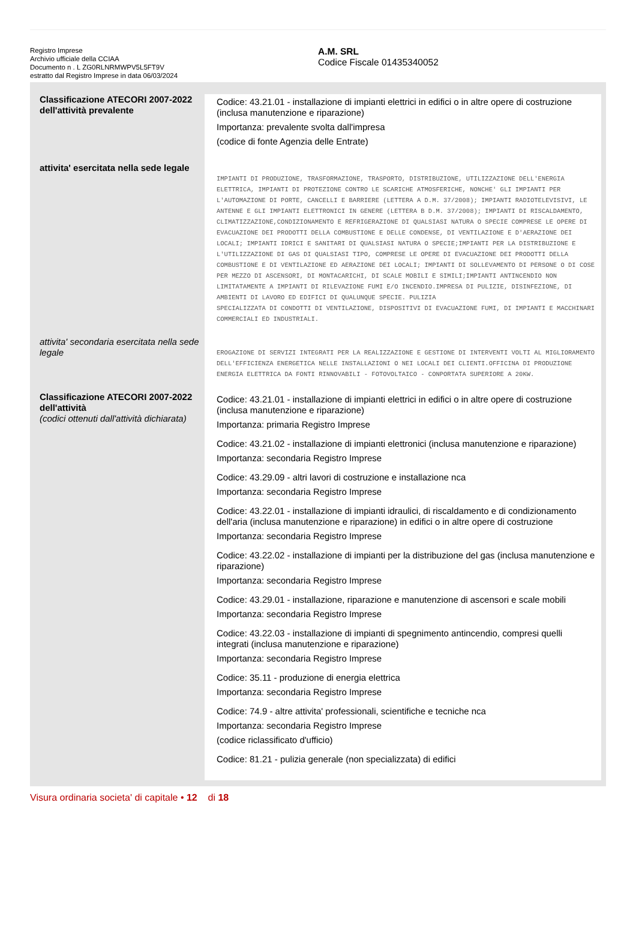Registro Imprese
Archivio ufficiale della CCIAA
Documento n . L ZG0RLNRMWPV5L5FT9V
estratto dal Registro Imprese in data 06/03/2024
A.M. SRL
Codice Fiscale 01435340052
| Classificazione ATECORI 2007-2022 dell'attività prevalente | Codice: 43.21.01 - installazione di impianti elettrici in edifici o in altre opere di costruzione (inclusa manutenzione e riparazione) Importanza: prevalente svolta dall'impresa (codice di fonte Agenzia delle Entrate) |
| attivita' esercitata nella sede legale | IMPIANTI DI PRODUZIONE, TRASFORMAZIONE, TRASPORTO, DISTRIBUZIONE, UTILIZZAZIONE DELL'ENERGIA ELETTRICA, IMPIANTI DI PROTEZIONE CONTRO LE SCARICHE ATMOSFERICHE, NONCHE' GLI IMPIANTI PER L'AUTOMAZIONE DI PORTE, CANCELLI E BARRIERE (LETTERA A D.M. 37/2008); IMPIANTI RADIOTELEVISIVI, LE ANTENNE E GLI IMPIANTI ELETTRONICI IN GENERE (LETTERA B D.M. 37/2008); IMPIANTI DI RISCALDAMENTO, CLIMATIZZAZIONE,CONDIZIONAMENTO E REFRIGERAZIONE DI QUALSIASI NATURA O SPECIE COMPRESE LE OPERE DI EVACUAZIONE DEI PRODOTTI DELLA COMBUSTIONE E DELLE CONDENSE, DI VENTILAZIONE E D'AERAZIONE DEI LOCALI; IMPIANTI IDRICI E SANITARI DI QUALSIASI NATURA O SPECIE;IMPIANTI PER LA DISTRIBUZIONE E L'UTILIZZAZIONE DI GAS DI QUALSIASI TIPO, COMPRESE LE OPERE DI EVACUAZIONE DEI PRODOTTI DELLA COMBUSTIONE E DI VENTILAZIONE ED AERAZIONE DEI LOCALI; IMPIANTI DI SOLLEVAMENTO DI PERSONE O DI COSE PER MEZZO DI ASCENSORI, DI MONTACARICHI, DI SCALE MOBILI E SIMILI;IMPIANTI ANTINCENDIO NON LIMITATAMENTE A IMPIANTI DI RILEVAZIONE FUMI E/O INCENDIO.IMPRESA DI PULIZIE, DISINFEZIONE, DI AMBIENTI DI LAVORO ED EDIFICI DI QUALUNQUE SPECIE. PULIZIA SPECIALIZZATA DI CONDOTTI DI VENTILAZIONE, DISPOSITIVI DI EVACUAZIONE FUMI, DI IMPIANTI E MACCHINARI COMMERCIALI ED INDUSTRIALI. |
| attivita' secondaria esercitata nella sede legale | EROGAZIONE DI SERVIZI INTEGRATI PER LA REALIZZAZIONE E GESTIONE DI INTERVENTI VOLTI AL MIGLIORAMENTO DELL'EFFICIENZA ENERGETICA NELLE INSTALLAZIONI O NEI LOCALI DEI CLIENTI.OFFICINA DI PRODUZIONE ENERGIA ELETTRICA DA FONTI RINNOVABILI - FOTOVOLTAICO - CONPORTATA SUPERIORE A 20KW. |
| Classificazione ATECORI 2007-2022 dell'attività (codici ottenuti dall'attività dichiarata) | Codice: 43.21.01 - installazione di impianti elettrici in edifici o in altre opere di costruzione (inclusa manutenzione e riparazione) Importanza: primaria Registro Imprese Codice: 43.21.02 - installazione di impianti elettronici (inclusa manutenzione e riparazione) Importanza: secondaria Registro Imprese Codice: 43.29.09 - altri lavori di costruzione e installazione nca Importanza: secondaria Registro Imprese Codice: 43.22.01 - installazione di impianti idraulici, di riscaldamento e di condizionamento dell'aria (inclusa manutenzione e riparazione) in edifici o in altre opere di costruzione Importanza: secondaria Registro Imprese Codice: 43.22.02 - installazione di impianti per la distribuzione del gas (inclusa manutenzione e riparazione) Importanza: secondaria Registro Imprese Codice: 43.29.01 - installazione, riparazione e manutenzione di ascensori e scale mobili Importanza: secondaria Registro Imprese Codice: 43.22.03 - installazione di impianti di spegnimento antincendio, compresi quelli integrati (inclusa manutenzione e riparazione) Importanza: secondaria Registro Imprese Codice: 35.11 - produzione di energia elettrica Importanza: secondaria Registro Imprese Codice: 74.9 - altre attivita' professionali, scientifiche e tecniche nca Importanza: secondaria Registro Imprese (codice riclassificato d'ufficio) Codice: 81.21 - pulizia generale (non specializzata) di edifici |
Visura ordinaria societa' di capitale • 12 di 18